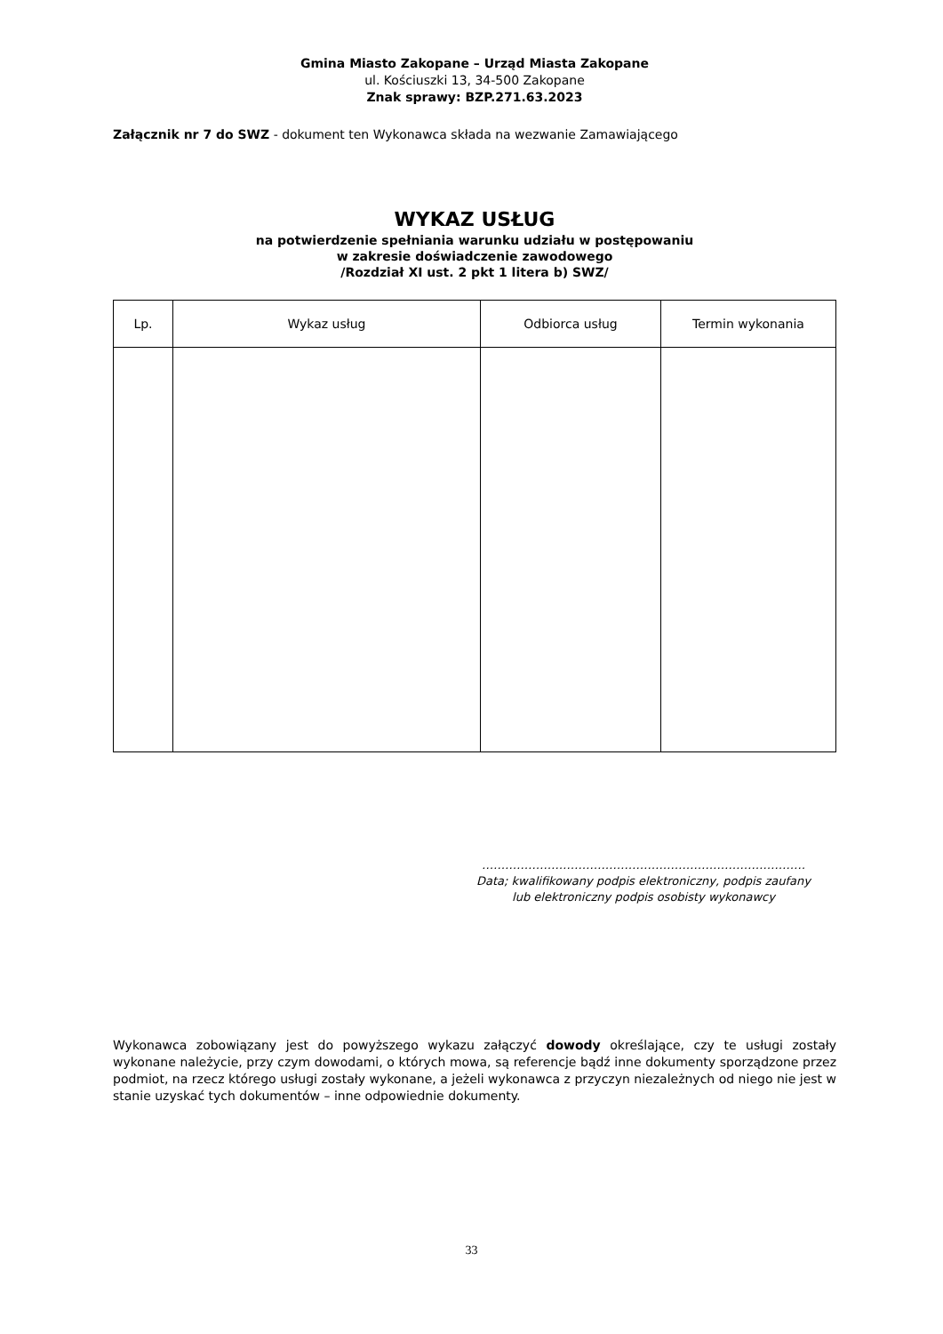Gmina Miasto Zakopane – Urząd Miasta Zakopane
ul. Kościuszki 13, 34-500 Zakopane
Znak sprawy: BZP.271.63.2023
Załącznik nr 7 do SWZ - dokument ten Wykonawca składa na wezwanie Zamawiającego
WYKAZ USŁUG
na potwierdzenie spełniania warunku udziału w postępowaniu
w zakresie doświadczenie zawodowego
/Rozdział XI ust. 2 pkt 1 litera b) SWZ/
| Lp. | Wykaz usług | Odbiorca usług | Termin wykonania |
| --- | --- | --- | --- |
…………………………………………………………………………
Data; kwalifikowany podpis elektroniczny, podpis zaufany
lub elektroniczny podpis osobisty wykonawcy
Wykonawca zobowiązany jest do powyższego wykazu załączyć dowody określające, czy te usługi zostały wykonane należycie, przy czym dowodami, o których mowa, są referencje bądź inne dokumenty sporządzone przez podmiot, na rzecz którego usługi zostały wykonane, a jeżeli wykonawca z przyczyn niezależnych od niego nie jest w stanie uzyskać tych dokumentów – inne odpowiednie dokumenty.
33